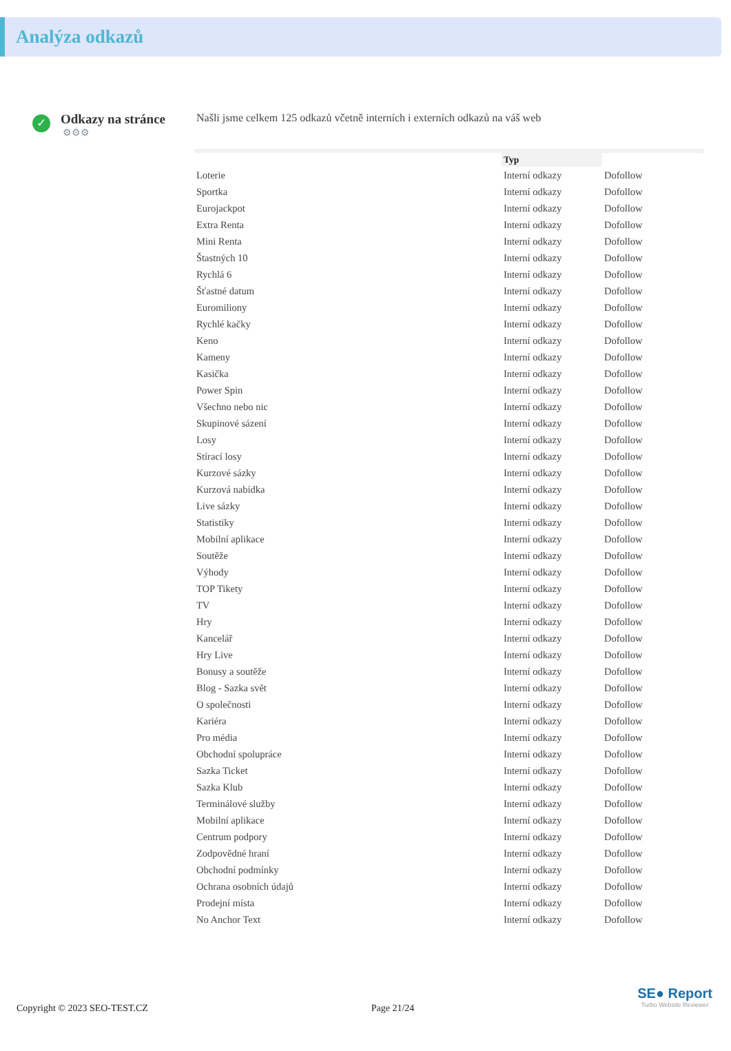Analýza odkazů
✓
Odkazy na stránce
⚙⚙⚙
Našli jsme celkem 125 odkazů včetně interních i externích odkazů na váš web
| | Typ | |
| --- | --- | --- |
| Loterie | Interní odkazy | Dofollow |
| Sportka | Interní odkazy | Dofollow |
| Eurojackpot | Interní odkazy | Dofollow |
| Extra Renta | Interní odkazy | Dofollow |
| Mini Renta | Interní odkazy | Dofollow |
| Štastných 10 | Interní odkazy | Dofollow |
| Rychlá 6 | Interní odkazy | Dofollow |
| Šťastné datum | Interní odkazy | Dofollow |
| Euromiliony | Interní odkazy | Dofollow |
| Rychlé kačky | Interní odkazy | Dofollow |
| Keno | Interní odkazy | Dofollow |
| Kameny | Interní odkazy | Dofollow |
| Kasička | Interní odkazy | Dofollow |
| Power Spin | Interní odkazy | Dofollow |
| Všechno nebo nic | Interní odkazy | Dofollow |
| Skupinové sázení | Interní odkazy | Dofollow |
| Losy | Interní odkazy | Dofollow |
| Stírací losy | Interní odkazy | Dofollow |
| Kurzové sázky | Interní odkazy | Dofollow |
| Kurzová nabídka | Interní odkazy | Dofollow |
| Live sázky | Interní odkazy | Dofollow |
| Statistiky | Interní odkazy | Dofollow |
| Mobilní aplikace | Interní odkazy | Dofollow |
| Soutěže | Interní odkazy | Dofollow |
| Výhody | Interní odkazy | Dofollow |
| TOP Tikety | Interní odkazy | Dofollow |
| TV | Interní odkazy | Dofollow |
| Hry | Interní odkazy | Dofollow |
| Kancelář | Interní odkazy | Dofollow |
| Hry Live | Interní odkazy | Dofollow |
| Bonusy a soutěže | Interní odkazy | Dofollow |
| Blog - Sazka svět | Interní odkazy | Dofollow |
| O společnosti | Interní odkazy | Dofollow |
| Kariéra | Interní odkazy | Dofollow |
| Pro média | Interní odkazy | Dofollow |
| Obchodní spolupráce | Interní odkazy | Dofollow |
| Sazka Ticket | Interní odkazy | Dofollow |
| Sazka Klub | Interní odkazy | Dofollow |
| Terminálové služby | Interní odkazy | Dofollow |
| Mobilní aplikace | Interní odkazy | Dofollow |
| Centrum podpory | Interní odkazy | Dofollow |
| Zodpovědné hraní | Interní odkazy | Dofollow |
| Obchodní podmínky | Interní odkazy | Dofollow |
| Ochrana osobních údajů | Interní odkazy | Dofollow |
| Prodejní místa | Interní odkazy | Dofollow |
| No Anchor Text | Interní odkazy | Dofollow |
Copyright © 2023 SEO-TEST.CZ Page 21/24
SE● Report
Turbo Website Reviewer